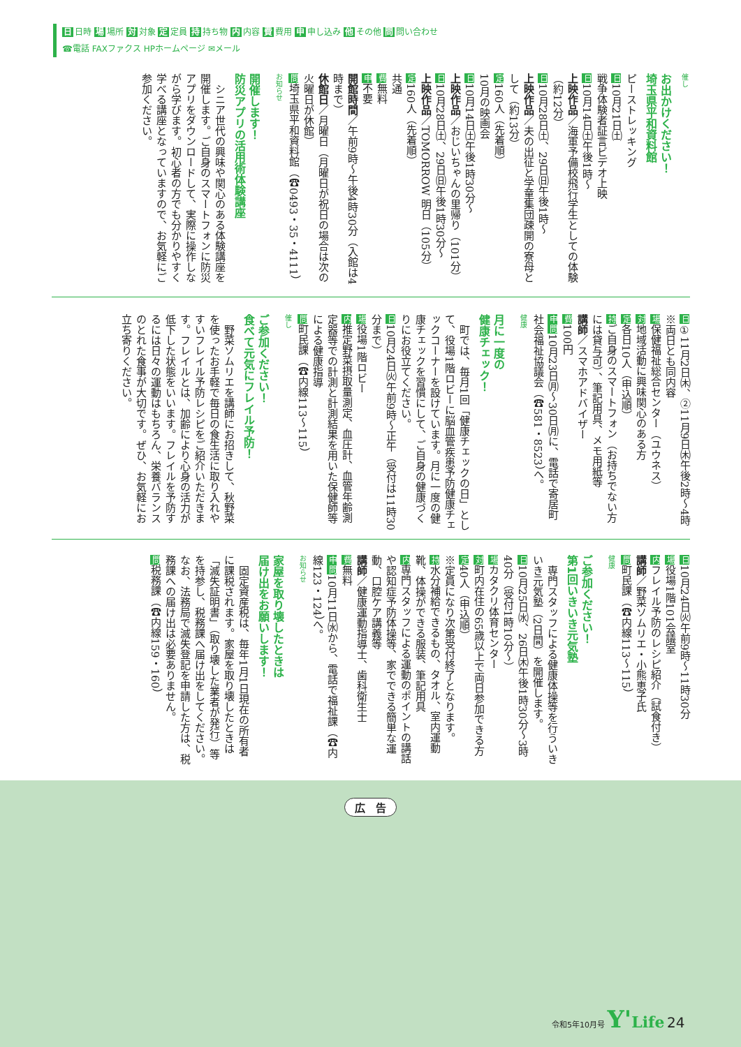日 日時 場 場所 対 対象 定 定員 持 持ち物 内 内容 費 費用 申 申し込み 他 その他 問 問い合わせ
☎電話 FAXファクス HPホームページ ✉メール
催し
お出かけください！
埼玉県平和資料館
ピーストレッキング
日10月21日㈯
戦争体験者証言ビデオ上映
日10月14日㈯午後1時～
上映作品／海軍予備校飛行学生としての体験（約12分）
日10月28日㈯、29日㈰午後1時～
上映作品／夫の出征と学童集団疎開の寮母として（約13分）
定160人（先着順）
10月の映画会
日10月14日㈯午後1時30分～
上映作品／おじいちゃんの里帰り（101分）
日10月28日㈯、29日㈰午後1時30分～
上映作品／TOMORROW 明日（105分）
定160人（先着順）
共通
費無料
申不要
開館時間／午前9時～午後4時30分（入館は4時まで）
休館日／月曜日（月曜日が祝日の場合は次の火曜日が休館）
問埼玉県平和資料館（☎0493・35・4111）
お知らせ
開催します！
防災アプリの活用術体験講座
　シニア世代の興味や関心のある体験講座を開催します。ご自身のスマートフォンに防災アプリをダウンロードして、実際に操作しながら学びます。初心者の方でも分かりやすく学べる講座となっていますので、お気軽にご参加ください。
日①11月2日㈭、②11月9日㈭午後2時～4時 ※両日とも同内容
場保健福祉総合センター（ユウネス）
対地域活動に興味関心のある方
定各日10人（申込順）
持ご自身のスマートフォン（お持ちでない方には貸与可）、筆記用具、メモ用紙等
講師／スマホアドバイザー
費100円
申問10月23日㈪～30日㈪に、電話で寄居町社会福祉協議会（☎581・8523）へ。
健康
月に一度の
健康チェック！
　町では、毎月1回「健康チェックの日」として、役場1階ロビーに脳血管疾患予防健康チェックコーナーを設けています。月に一度の健康チェックを習慣にして、ご自身の健康づくりにお役立てください。
日10月24日㈫午前9時～正午（受付は11時30分まで）
場役場1階ロビー
内推定野菜摂取量測定、血圧計、血管年齢測定器等での計測と計測結果を用いた保健師等による健康指導
問町民課（☎内線113～115）
催し
ご参加ください！
食べて元気にフレイル予防！
　野菜ソムリエを講師にお招きして、秋野菜を使ったお手軽で毎日の食生活に取り入れやすいフレイル予防レシピをご紹介いただきます。フレイルとは、加齢により心身の活力が低下した状態をいいます。フレイルを予防するには日々の運動はもちろん、栄養バランスのとれた食事が大切です。ぜひ、お気軽にお立ち寄りください。
日10月24日㈫午前9時～11時30分
場役場1階101会議室
内フレイル予防のレシピ紹介（試食付き）
講師／野菜ソムリエ・小熊恵子氏
問町民課（☎内線113～115）
健康
ご参加ください！
第1回いきいき元気塾
　専門スタッフによる健康体操等を行ういきいき元気塾（2日間）を開催します。
日10月25日㈬、26日㈭午後1時30分～3時40分（受付1時10分～）
場カタクリ体育センター
対町内在住の65歳以上で両日参加できる方
定40人（申込順）
※定員になり次第受付終了となります。
持水分補給できるもの、タオル、室内運動靴、体操ができる服装、筆記用具
内専門スタッフによる運動のポイントの講話や認知症予防体操等、家でできる簡単な運動、口腔ケア講義等
講師／健康運動指導士、歯科衛生士
費無料
申問10月11日㈬から、電話で福祉課（☎内線123・124）へ。
お知らせ
家屋を取り壊したときは
届け出をお願いします！
　固定資産税は、毎年1月1日現在の所有者に課税されます。家屋を取り壊したときは「滅失証明書」（取り壊した業者が発行）等を持参し、税務課へ届け出をしてください。なお、法務局で滅失登記を申請した方は、税務課への届け出は必要ありません。
問税務課（☎内線159・160）
広　告
令和5年10月号 Y'Life 24